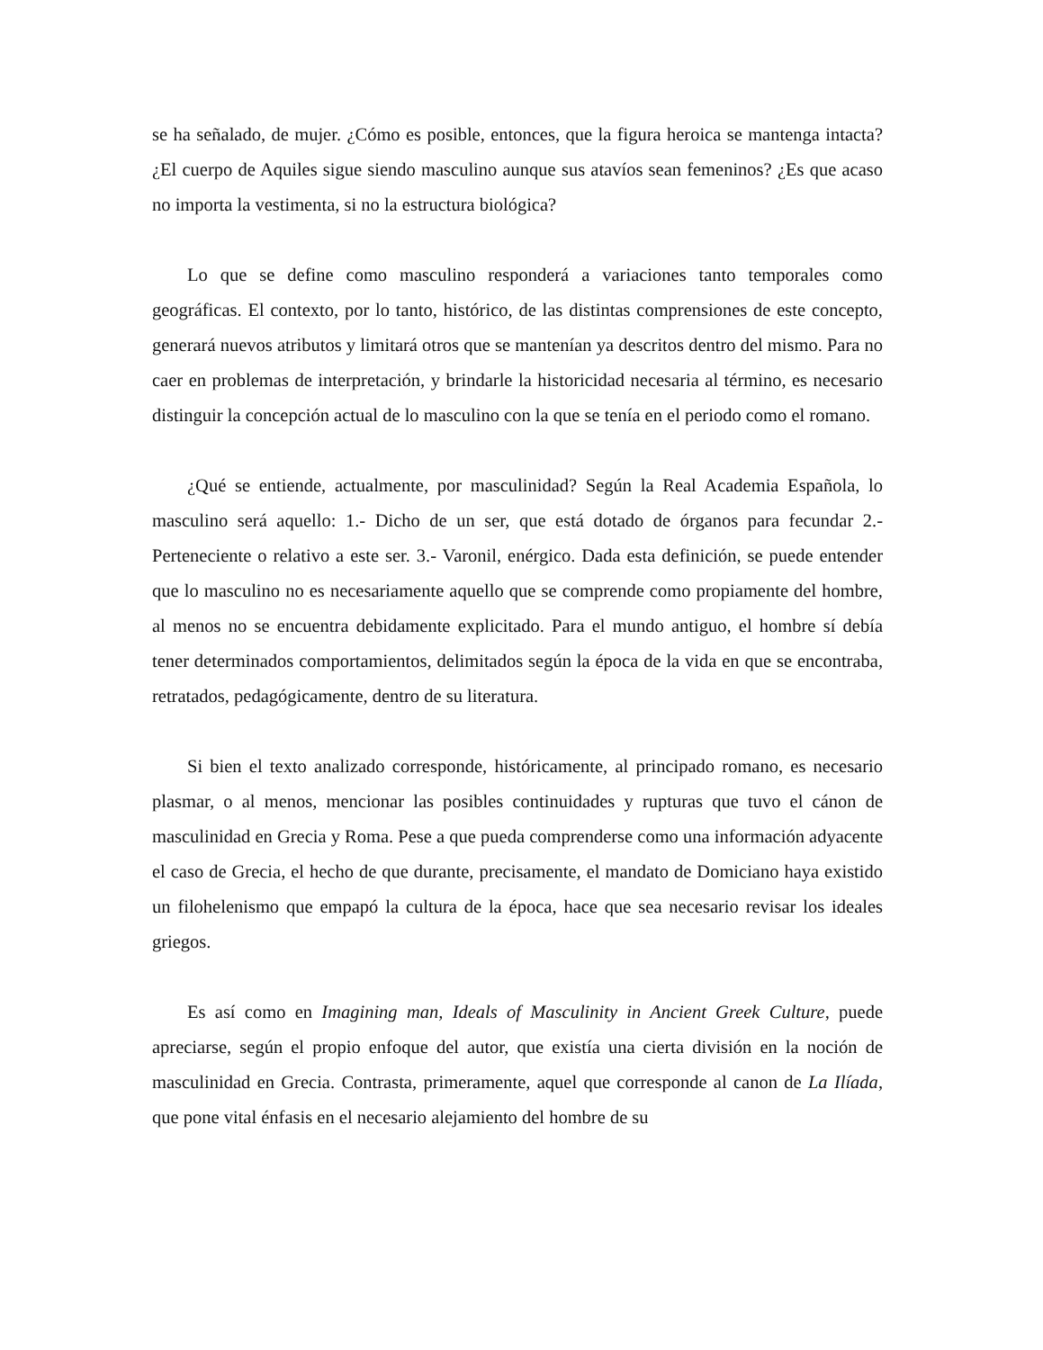se ha señalado, de mujer. ¿Cómo es posible, entonces, que la figura heroica se mantenga intacta? ¿El cuerpo de Aquiles sigue siendo masculino aunque sus atavíos sean femeninos? ¿Es que acaso no importa la vestimenta, si no la estructura biológica?
Lo que se define como masculino responderá a variaciones tanto temporales como geográficas. El contexto, por lo tanto, histórico, de las distintas comprensiones de este concepto, generará nuevos atributos y limitará otros que se mantenían ya descritos dentro del mismo. Para no caer en problemas de interpretación, y brindarle la historicidad necesaria al término, es necesario distinguir la concepción actual de lo masculino con la que se tenía en el periodo como el romano.
¿Qué se entiende, actualmente, por masculinidad? Según la Real Academia Española, lo masculino será aquello: 1.- Dicho de un ser, que está dotado de órganos para fecundar 2.-Perteneciente o relativo a este ser. 3.- Varonil, enérgico. Dada esta definición, se puede entender que lo masculino no es necesariamente aquello que se comprende como propiamente del hombre, al menos no se encuentra debidamente explicitado. Para el mundo antiguo, el hombre sí debía tener determinados comportamientos, delimitados según la época de la vida en que se encontraba, retratados, pedagógicamente, dentro de su literatura.
Si bien el texto analizado corresponde, históricamente, al principado romano, es necesario plasmar, o al menos, mencionar las posibles continuidades y rupturas que tuvo el cánon de masculinidad en Grecia y Roma. Pese a que pueda comprenderse como una información adyacente el caso de Grecia, el hecho de que durante, precisamente, el mandato de Domiciano haya existido un filohelenismo que empapó la cultura de la época, hace que sea necesario revisar los ideales griegos.
Es así como en Imagining man, Ideals of Masculinity in Ancient Greek Culture, puede apreciarse, según el propio enfoque del autor, que existía una cierta división en la noción de masculinidad en Grecia. Contrasta, primeramente, aquel que corresponde al canon de La Ilíada, que pone vital énfasis en el necesario alejamiento del hombre de su